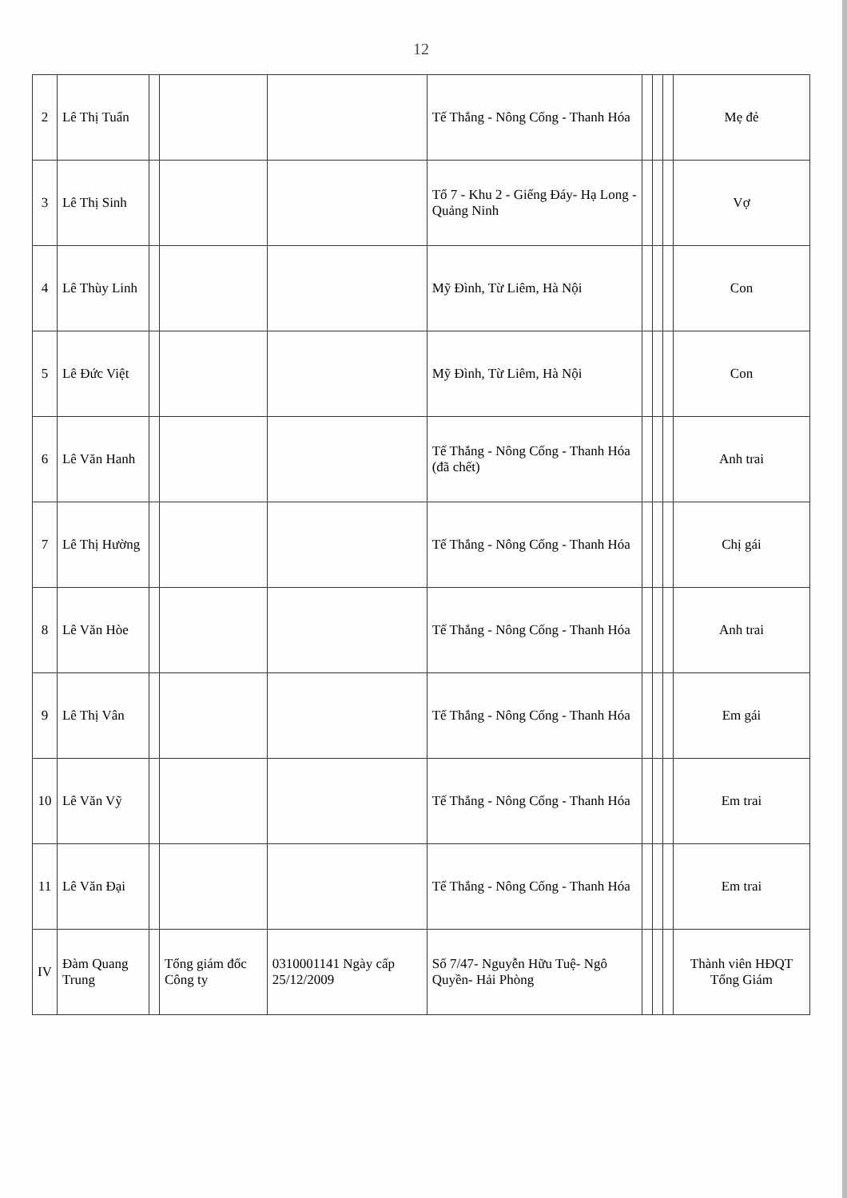12
| 2 | Lê Thị Tuẩn | | | | Tế Thắng - Nông Cống - Thanh Hóa | | | | Mẹ đẻ |
| 3 | Lê Thị Sinh | | | | Tổ 7 - Khu 2 - Giếng Đáy- Hạ Long - Quảng Ninh | | | | Vợ |
| 4 | Lê Thùy Linh | | | | Mỹ Đình, Từ Liêm, Hà Nội | | | | Con |
| 5 | Lê Đức Việt | | | | Mỹ Đình, Từ Liêm, Hà Nội | | | | Con |
| 6 | Lê Văn Hanh | | | | Tế Thắng - Nông Cống - Thanh Hóa (đã chết) | | | | Anh trai |
| 7 | Lê Thị Hường | | | | Tế Thắng - Nông Cống - Thanh Hóa | | | | Chị gái |
| 8 | Lê Văn Hòe | | | | Tế Thắng - Nông Cống - Thanh Hóa | | | | Anh trai |
| 9 | Lê Thị Vân | | | | Tế Thắng - Nông Cống - Thanh Hóa | | | | Em gái |
| 10 | Lê Văn Vỹ | | | | Tế Thắng - Nông Cống - Thanh Hóa | | | | Em trai |
| 11 | Lê Văn Đại | | | | Tế Thắng - Nông Cống - Thanh Hóa | | | | Em trai |
| IV | Đàm Quang Trung | | Tổng giám đốc Công ty | 0310001141 Ngày cấp 25/12/2009 | Số 7/47- Nguyễn Hữu Tuệ- Ngô Quyền- Hải Phòng | | | | Thành viên HĐQT Tổng Giám |